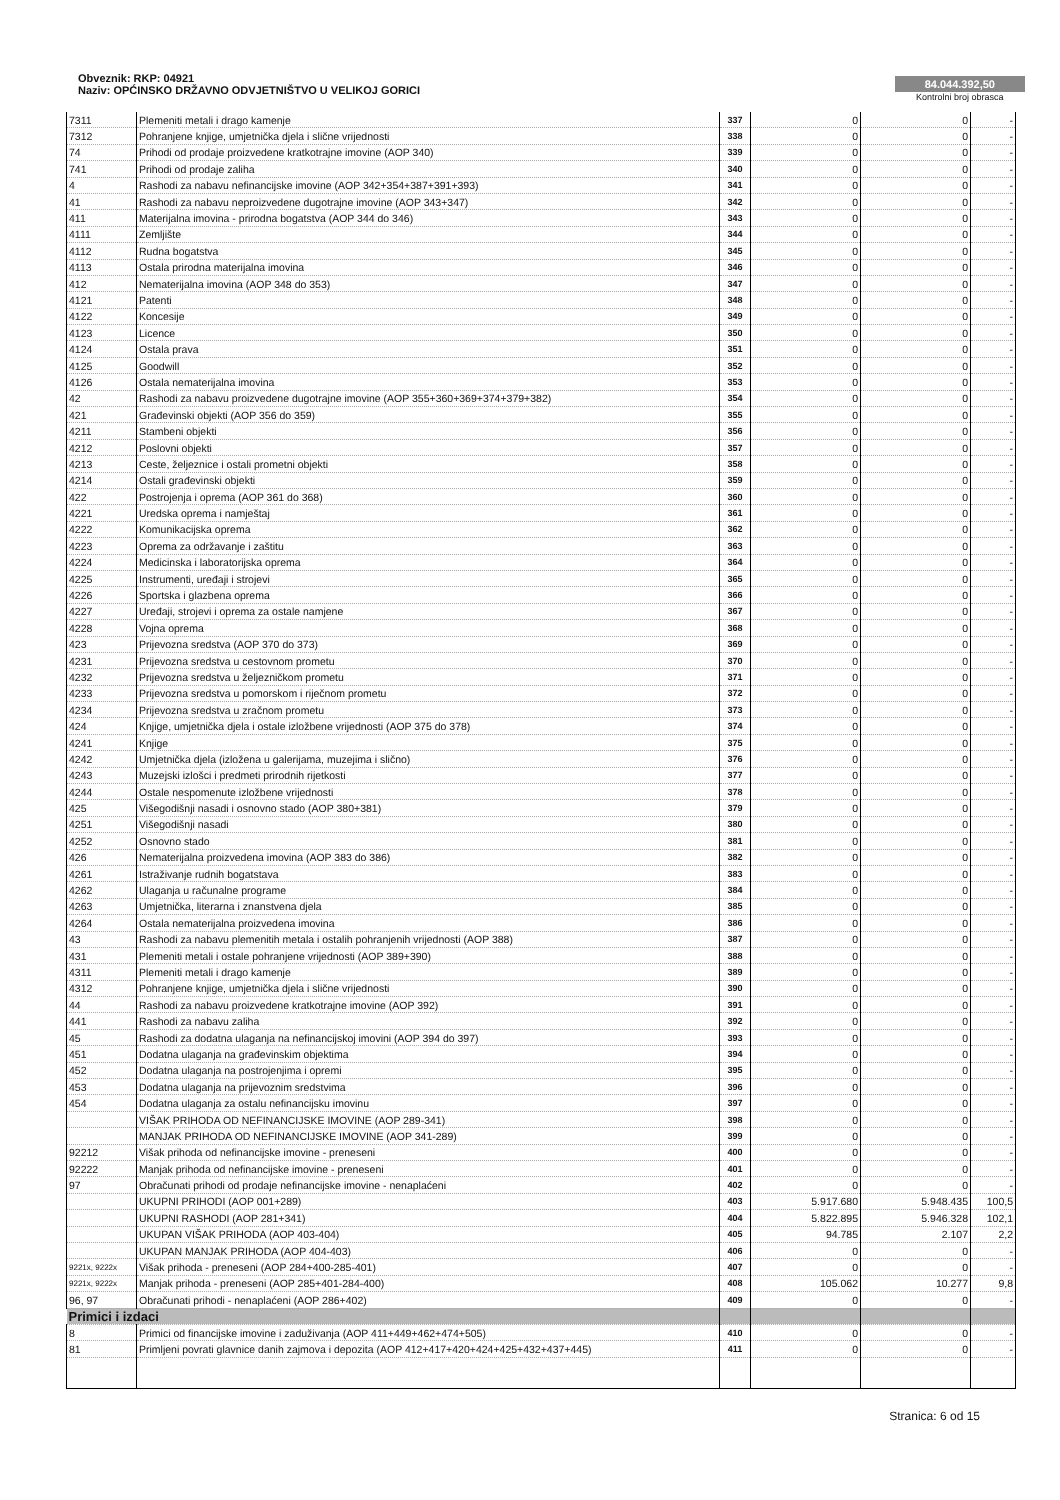Obveznik: RKP: 04921
Naziv: OPĆINSKO DRŽAVNO ODVJETNIŠTVO U VELIKOJ GORICI
84.044.392,50
Kontrolni broj obrasca
| 7311 | Plemeniti metali i drago kamenje | 337 | 0 | 0 | - |
| 7312 | Pohranjene knjige, umjetnička djela i slične vrijednosti | 338 | 0 | 0 | - |
| 74 | Prihodi od prodaje proizvedene kratkotrajne imovine (AOP 340) | 339 | 0 | 0 | - |
| 741 | Prihodi od prodaje zaliha | 340 | 0 | 0 | - |
| 4 | Rashodi za nabavu nefinancijske imovine (AOP 342+354+387+391+393) | 341 | 0 | 0 | - |
| 41 | Rashodi za nabavu neproizvedene dugotrajne imovine (AOP 343+347) | 342 | 0 | 0 | - |
| 411 | Materijalna imovina - prirodna bogatstva (AOP 344 do 346) | 343 | 0 | 0 | - |
| 4111 | Zemljište | 344 | 0 | 0 | - |
| 4112 | Rudna bogatstva | 345 | 0 | 0 | - |
| 4113 | Ostala prirodna materijalna imovina | 346 | 0 | 0 | - |
| 412 | Nematerijalna imovina (AOP 348 do 353) | 347 | 0 | 0 | - |
| 4121 | Patenti | 348 | 0 | 0 | - |
| 4122 | Koncesije | 349 | 0 | 0 | - |
| 4123 | Licence | 350 | 0 | 0 | - |
| 4124 | Ostala prava | 351 | 0 | 0 | - |
| 4125 | Goodwill | 352 | 0 | 0 | - |
| 4126 | Ostala nematerijalna imovina | 353 | 0 | 0 | - |
| 42 | Rashodi za nabavu proizvedene dugotrajne imovine (AOP 355+360+369+374+379+382) | 354 | 0 | 0 | - |
| 421 | Građevinski objekti (AOP 356 do 359) | 355 | 0 | 0 | - |
| 4211 | Stambeni objekti | 356 | 0 | 0 | - |
| 4212 | Poslovni objekti | 357 | 0 | 0 | - |
| 4213 | Ceste, željeznice i ostali prometni objekti | 358 | 0 | 0 | - |
| 4214 | Ostali građevinski objekti | 359 | 0 | 0 | - |
| 422 | Postrojenja i oprema (AOP 361 do 368) | 360 | 0 | 0 | - |
| 4221 | Uredska oprema i namještaj | 361 | 0 | 0 | - |
| 4222 | Komunikacijska oprema | 362 | 0 | 0 | - |
| 4223 | Oprema za održavanje i zaštitu | 363 | 0 | 0 | - |
| 4224 | Medicinska i laboratorijska oprema | 364 | 0 | 0 | - |
| 4225 | Instrumenti, uređaji i strojevi | 365 | 0 | 0 | - |
| 4226 | Sportska i glazbena oprema | 366 | 0 | 0 | - |
| 4227 | Uređaji, strojevi i oprema za ostale namjene | 367 | 0 | 0 | - |
| 4228 | Vojna oprema | 368 | 0 | 0 | - |
| 423 | Prijevozna sredstva (AOP 370 do 373) | 369 | 0 | 0 | - |
| 4231 | Prijevozna sredstva u cestovnom prometu | 370 | 0 | 0 | - |
| 4232 | Prijevozna sredstva u željezničkom prometu | 371 | 0 | 0 | - |
| 4233 | Prijevozna sredstva u pomorskom i riječnom prometu | 372 | 0 | 0 | - |
| 4234 | Prijevozna sredstva u zračnom prometu | 373 | 0 | 0 | - |
| 424 | Knjige, umjetnička djela i ostale izložbene vrijednosti (AOP 375 do 378) | 374 | 0 | 0 | - |
| 4241 | Knjige | 375 | 0 | 0 | - |
| 4242 | Umjetnička djela (izložena u galerijama, muzejima i slično) | 376 | 0 | 0 | - |
| 4243 | Muzejski izlošci i predmeti prirodnih rijetkosti | 377 | 0 | 0 | - |
| 4244 | Ostale nespomenute izložbene vrijednosti | 378 | 0 | 0 | - |
| 425 | Višegodišnji nasadi i osnovno stado (AOP 380+381) | 379 | 0 | 0 | - |
| 4251 | Višegodišnji nasadi | 380 | 0 | 0 | - |
| 4252 | Osnovno stado | 381 | 0 | 0 | - |
| 426 | Nematerijalna proizvedena imovina (AOP 383 do 386) | 382 | 0 | 0 | - |
| 4261 | Istraživanje rudnih bogatstava | 383 | 0 | 0 | - |
| 4262 | Ulaganja u računalne programe | 384 | 0 | 0 | - |
| 4263 | Umjetnička, literarna i znanstvena djela | 385 | 0 | 0 | - |
| 4264 | Ostala nematerijalna proizvedena imovina | 386 | 0 | 0 | - |
| 43 | Rashodi za nabavu plemenitih metala i ostalih pohranjenih vrijednosti (AOP 388) | 387 | 0 | 0 | - |
| 431 | Plemeniti metali i ostale pohranjene vrijednosti (AOP 389+390) | 388 | 0 | 0 | - |
| 4311 | Plemeniti metali i drago kamenje | 389 | 0 | 0 | - |
| 4312 | Pohranjene knjige, umjetnička djela i slične vrijednosti | 390 | 0 | 0 | - |
| 44 | Rashodi za nabavu proizvedene kratkotrajne imovine (AOP 392) | 391 | 0 | 0 | - |
| 441 | Rashodi za nabavu zaliha | 392 | 0 | 0 | - |
| 45 | Rashodi za dodatna ulaganja na nefinancijskoj imovini (AOP 394 do 397) | 393 | 0 | 0 | - |
| 451 | Dodatna ulaganja na građevinskim objektima | 394 | 0 | 0 | - |
| 452 | Dodatna ulaganja na postrojenjima i opremi | 395 | 0 | 0 | - |
| 453 | Dodatna ulaganja na prijevoznim sredstvima | 396 | 0 | 0 | - |
| 454 | Dodatna ulaganja za ostalu nefinancijsku imovinu | 397 | 0 | 0 | - |
| | VIŠAK PRIHODA OD NEFINANCIJSKE IMOVINE (AOP 289-341) | 398 | 0 | 0 | - |
| | MANJAK PRIHODA OD NEFINANCIJSKE IMOVINE (AOP 341-289) | 399 | 0 | 0 | - |
| 92212 | Višak prihoda od nefinancijske imovine - preneseni | 400 | 0 | 0 | - |
| 92222 | Manjak prihoda od nefinancijske imovine - preneseni | 401 | 0 | 0 | - |
| 97 | Obračunati prihodi od prodaje nefinancijske imovine - nenaplaćeni | 402 | 0 | 0 | - |
| | UKUPNI PRIHODI (AOP 001+289) | 403 | 5.917.680 | 5.948.435 | 100,5 |
| | UKUPNI RASHODI (AOP 281+341) | 404 | 5.822.895 | 5.946.328 | 102,1 |
| | UKUPAN VIŠAK PRIHODA (AOP 403-404) | 405 | 94.785 | 2.107 | 2,2 |
| | UKUPAN MANJAK PRIHODA (AOP 404-403) | 406 | 0 | 0 | - |
| 9221x, 9222x | Višak prihoda - preneseni (AOP 284+400-285-401) | 407 | 0 | 0 | - |
| 9221x, 9222x | Manjak prihoda - preneseni (AOP 285+401-284-400) | 408 | 105.062 | 10.277 | 9,8 |
| 96, 97 | Obračunati prihodi - nenaplaćeni (AOP 286+402) | 409 | 0 | 0 | - |
| Primici i izdaci | | | | | |
| 8 | Primici od financijske imovine i zaduživanja (AOP 411+449+462+474+505) | 410 | 0 | 0 | - |
| 81 | Primljeni povrati glavnice danih zajmova i depozita (AOP 412+417+420+424+425+432+437+445) | 411 | 0 | 0 | - |
Stranica: 6 od 15